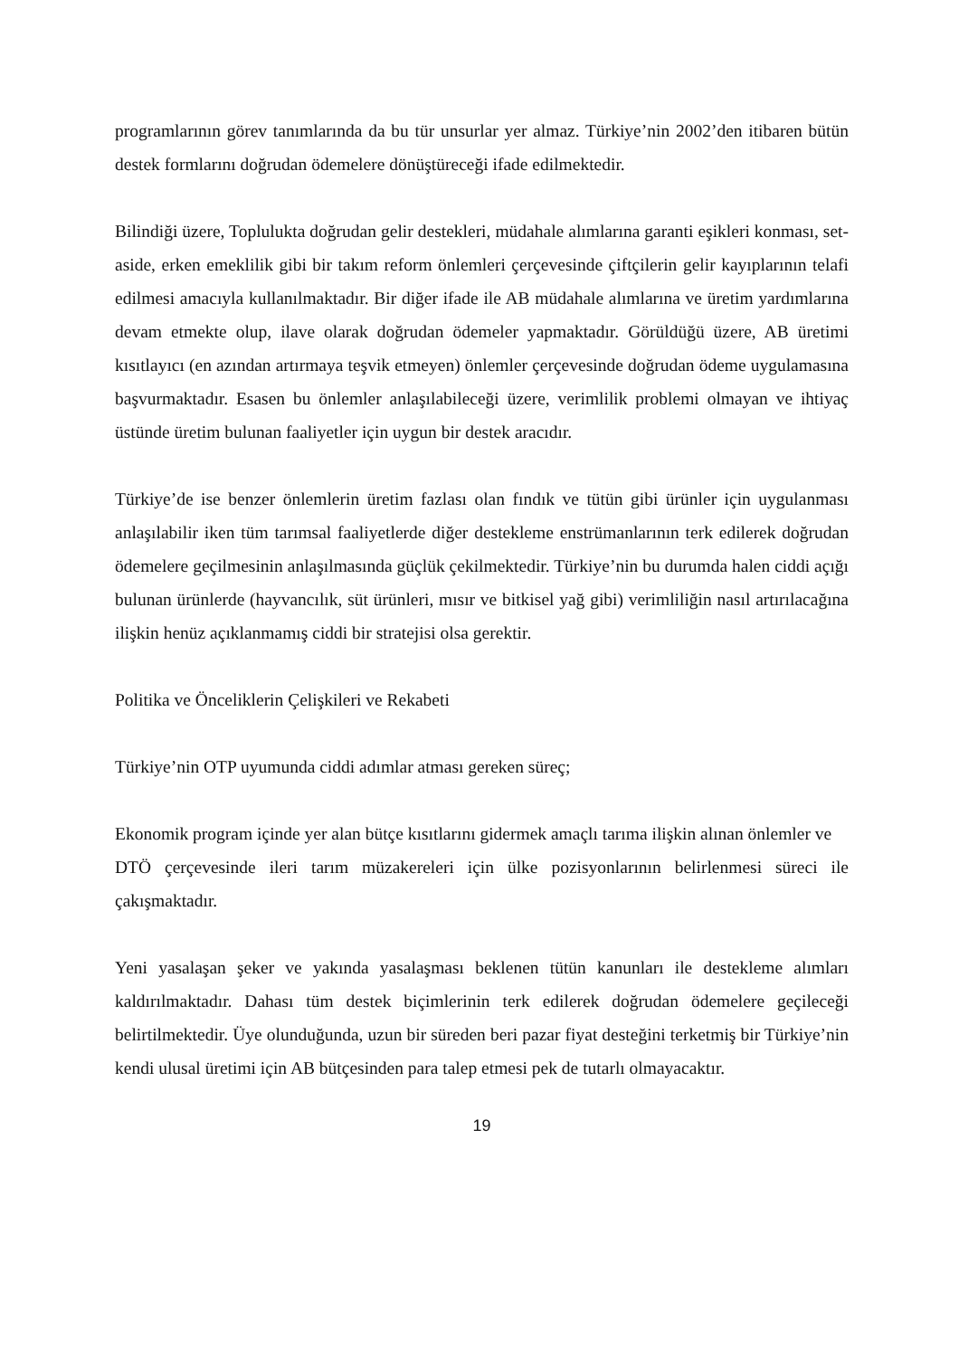programlarının görev tanımlarında da bu tür unsurlar yer almaz. Türkiye’nin 2002’den itibaren bütün destek formlarını doğrudan ödemelere dönüştüreceği ifade edilmektedir.
Bilindiği üzere, Toplulukta doğrudan gelir destekleri, müdahale alımlarına garanti eşikleri konması, set-aside, erken emeklilik gibi bir takım reform önlemleri çerçevesinde çiftçilerin gelir kayıplarının telafi edilmesi amacıyla kullanılmaktadır. Bir diğer ifade ile AB müdahale alımlarına ve üretim yardımlarına devam etmekte olup, ilave olarak doğrudan ödemeler yapmaktadır. Görüldüğü üzere, AB üretimi kısıtlayıcı (en azından artırmaya teşvik etmeyen) önlemler çerçevesinde doğrudan ödeme uygulamasına başvurmaktadır. Esasen bu önlemler anlaşılabileceği üzere, verimlilik problemi olmayan ve ihtiyaç üstünde üretim bulunan faaliyetler için uygun bir destek aracıdır.
Türkiye’de ise benzer önlemlerin üretim fazlası olan fındık ve tütün gibi ürünler için uygulanması anlaşılabilir iken tüm tarımsal faaliyetlerde diğer destekleme enstrümanlarının terk edilerek doğrudan ödemelere geçilmesinin anlaşılmasında güçlük çekilmektedir. Türkiye’nin bu durumda halen ciddi açığı bulunan ürünlerde (hayvancılık, süt ürünleri, mısır ve bitkisel yağ gibi) verimliliğin nasıl artırılacağına ilişkin henüz açıklanmamış ciddi bir stratejisi olsa gerektir.
Politika ve Önceliklerin Çelişkileri ve Rekabeti
Türkiye’nin OTP uyumunda ciddi adımlar atması gereken süreç;
Ekonomik program içinde yer alan bütçe kısıtlarını gidermek amaçlı tarıma ilişkin alınan önlemler ve
DTÖ çerçevesinde ileri tarım müzakereleri için ülke pozisyonlarının belirlenmesi süreci ile çakışmaktadır.
Yeni yasalaşan şeker ve yakında yasalaşması beklenen tütün kanunları ile destekleme alımları kaldırılmaktadır. Dahası tüm destek biçimlerinin terk edilerek doğrudan ödemelere geçileceği belirtilmektedir. Üye olunduğunda, uzun bir süreden beri pazar fiyat desteğini terketmiş bir Türkiye’nin kendi ulusal üretimi için AB bütçesinden para talep etmesi pek de tutarlı olmayacaktır.
19